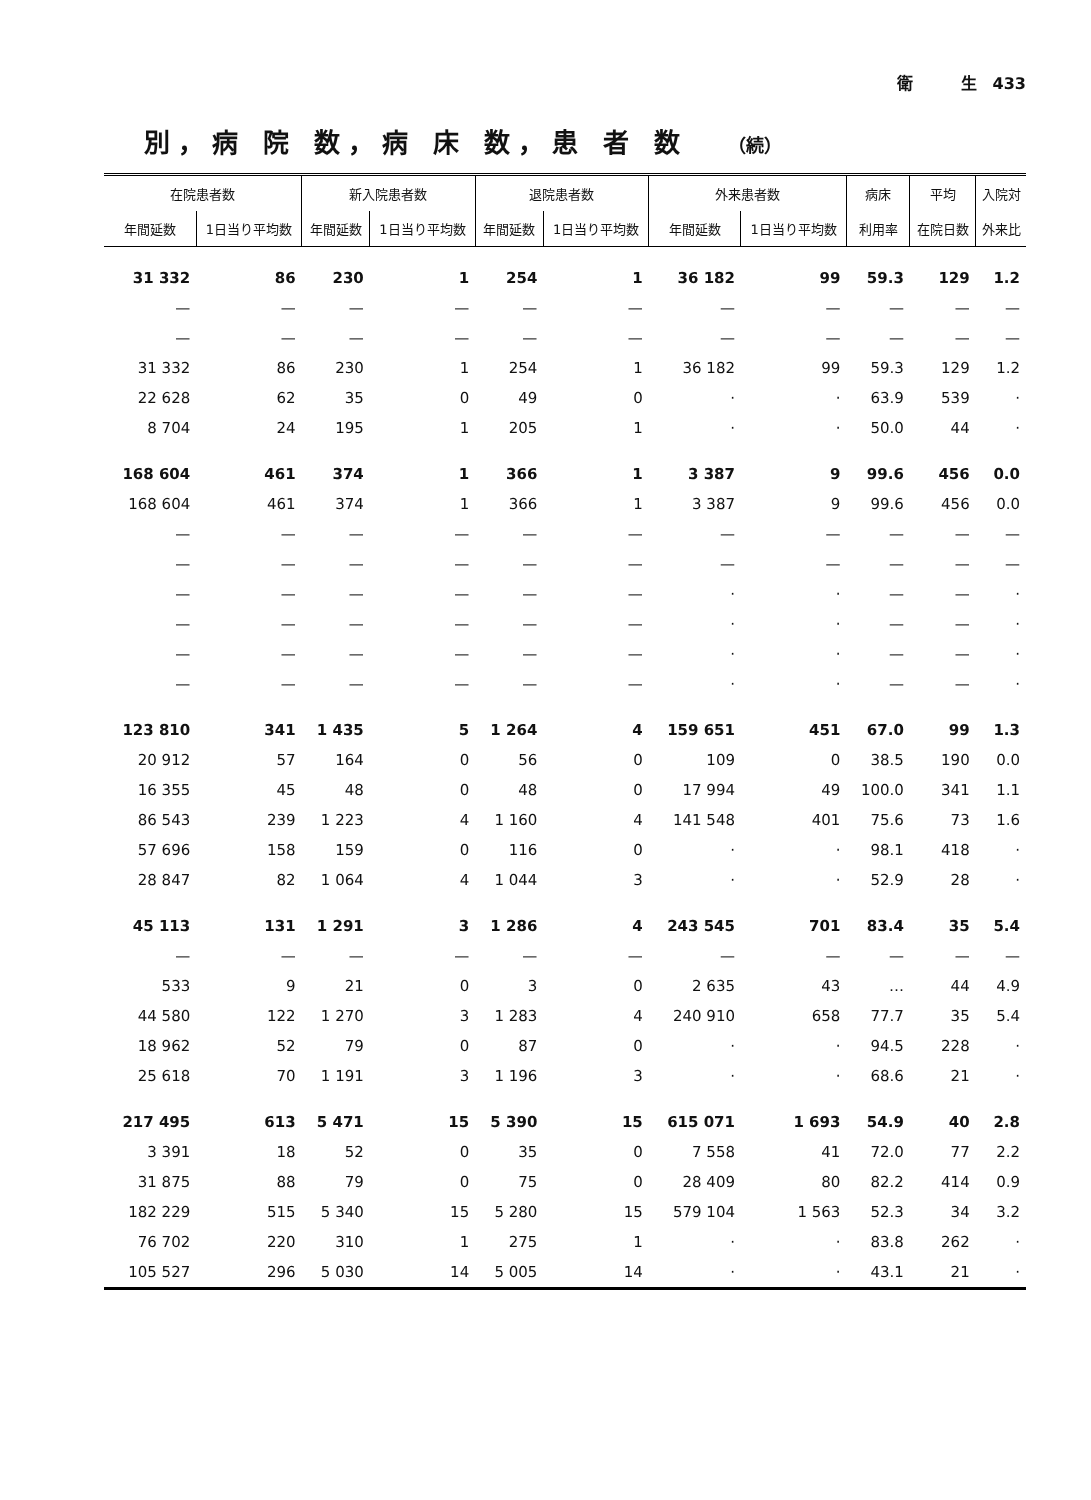衛　　　生　433
別，病 院 数，病 床 数，患 者 数 （続）
| 在院患者数 | | 新入院患者数 | | 退院患者数 | | 外来患者数 | | 病床 | 平均 | 入院対 |
| --- | --- | --- | --- | --- | --- | --- | --- | --- | --- | --- |
| 年間延数 | 1日当り平均数 | 年間延数 | 1日当り平均数 | 年間延数 | 1日当り平均数 | 年間延数 | 1日当り平均数 | 利用率 | 在院日数 | 外来比 |
| 31 332 | 86 | 230 | 1 | 254 | 1 | 36 182 | 99 | 59.3 | 129 | 1.2 |
| — | — | — | — | — | — | — | — | — | — | — |
| — | — | — | — | — | — | — | — | — | — | — |
| 31 332 | 86 | 230 | 1 | 254 | 1 | 36 182 | 99 | 59.3 | 129 | 1.2 |
| 22 628 | 62 | 35 | 0 | 49 | 0 | · | · | 63.9 | 539 | · |
| 8 704 | 24 | 195 | 1 | 205 | 1 | · | · | 50.0 | 44 | · |
| 168 604 | 461 | 374 | 1 | 366 | 1 | 3 387 | 9 | 99.6 | 456 | 0.0 |
| 168 604 | 461 | 374 | 1 | 366 | 1 | 3 387 | 9 | 99.6 | 456 | 0.0 |
| — | — | — | — | — | — | — | — | — | — | — |
| — | — | — | — | — | — | — | — | — | — | — |
| — | — | — | — | — | — | · | · | — | — | · |
| — | — | — | — | — | — | · | · | — | — | · |
| — | — | — | — | — | — | · | · | — | — | · |
| — | — | — | — | — | — | · | · | — | — | · |
| 123 810 | 341 | 1 435 | 5 | 1 264 | 4 | 159 651 | 451 | 67.0 | 99 | 1.3 |
| 20 912 | 57 | 164 | 0 | 56 | 0 | 109 | 0 | 38.5 | 190 | 0.0 |
| 16 355 | 45 | 48 | 0 | 48 | 0 | 17 994 | 49 | 100.0 | 341 | 1.1 |
| 86 543 | 239 | 1 223 | 4 | 1 160 | 4 | 141 548 | 401 | 75.6 | 73 | 1.6 |
| 57 696 | 158 | 159 | 0 | 116 | 0 | · | · | 98.1 | 418 | · |
| 28 847 | 82 | 1 064 | 4 | 1 044 | 3 | · | · | 52.9 | 28 | · |
| 45 113 | 131 | 1 291 | 3 | 1 286 | 4 | 243 545 | 701 | 83.4 | 35 | 5.4 |
| — | — | — | — | — | — | — | — | — | — | — |
| 533 | 9 | 21 | 0 | 3 | 0 | 2 635 | 43 | … | 44 | 4.9 |
| 44 580 | 122 | 1 270 | 3 | 1 283 | 4 | 240 910 | 658 | 77.7 | 35 | 5.4 |
| 18 962 | 52 | 79 | 0 | 87 | 0 | · | · | 94.5 | 228 | · |
| 25 618 | 70 | 1 191 | 3 | 1 196 | 3 | · | · | 68.6 | 21 | · |
| 217 495 | 613 | 5 471 | 15 | 5 390 | 15 | 615 071 | 1 693 | 54.9 | 40 | 2.8 |
| 3 391 | 18 | 52 | 0 | 35 | 0 | 7 558 | 41 | 72.0 | 77 | 2.2 |
| 31 875 | 88 | 79 | 0 | 75 | 0 | 28 409 | 80 | 82.2 | 414 | 0.9 |
| 182 229 | 515 | 5 340 | 15 | 5 280 | 15 | 579 104 | 1 563 | 52.3 | 34 | 3.2 |
| 76 702 | 220 | 310 | 1 | 275 | 1 | · | · | 83.8 | 262 | · |
| 105 527 | 296 | 5 030 | 14 | 5 005 | 14 | · | · | 43.1 | 21 | · |